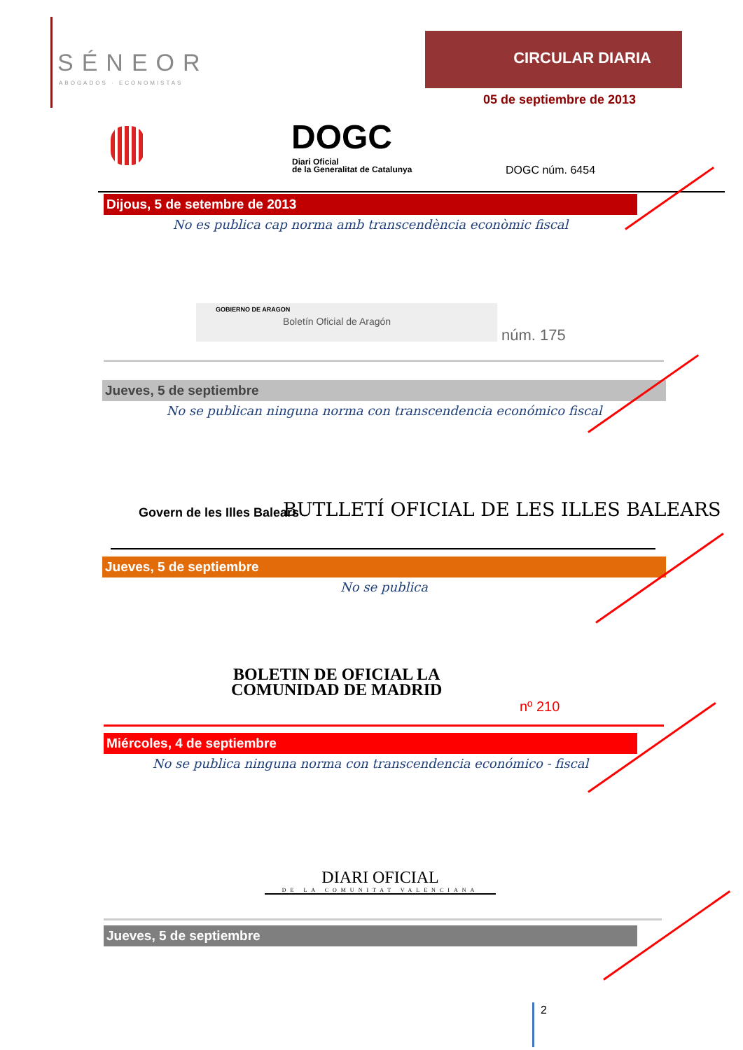SÉNEOR
ABOGADOS · ECONOMISTAS
CIRCULAR DIARIA
05 de septiembre de 2013
DOGC
Diari Oficial
de la Generalitat de Catalunya
DOGC núm. 6454
Dijous, 5 de setembre de 2013
No es publica cap norma amb transcendència econòmic fiscal
GOBIERNO DE ARAGON
Boletín Oficial de Aragón
núm. 175
Jueves, 5 de septiembre
No se publican ninguna norma con transcendencia económico fiscal
Govern de les Illes Balears
BUTLLETÍ OFICIAL DE LES ILLES BALEARS
Jueves, 5 de septiembre
No se publica
BOLETIN DE OFICIAL LA
COMUNIDAD DE MADRID
nº 210
Miércoles, 4 de septiembre
No se publica ninguna norma con transcendencia económico - fiscal
DIARI OFICIAL
DE LA COMUNITAT VALENCIANA
Jueves, 5 de septiembre
2